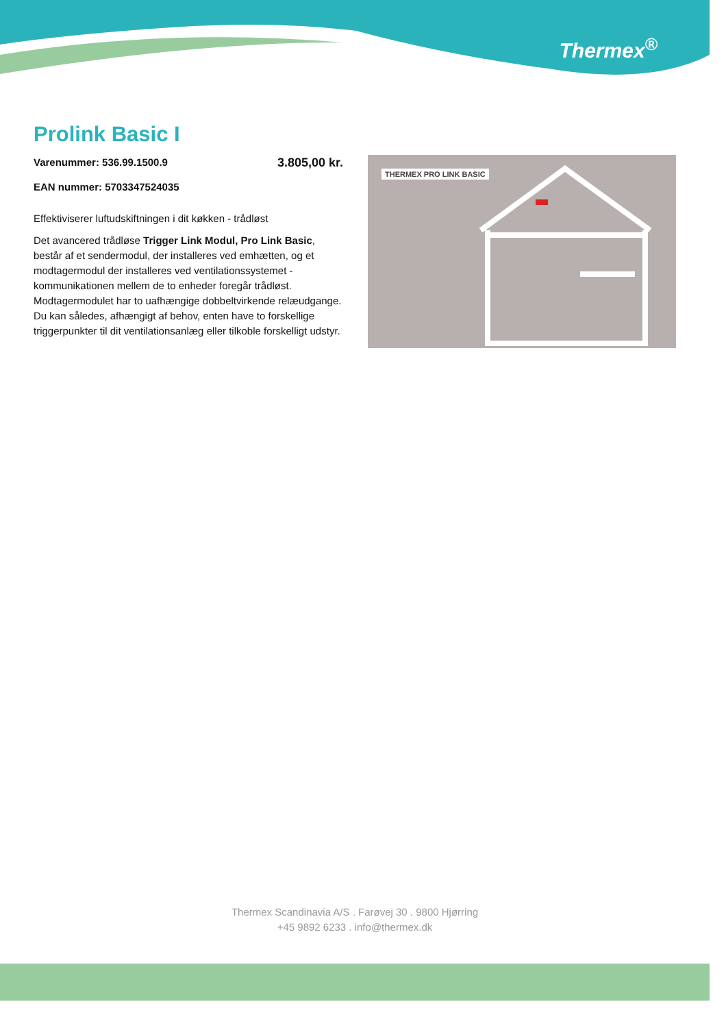Thermex<sup>®</sup>
Prolink Basic I
Varenummer: 536.99.1500.9 3.805,00 kr.
EAN nummer: 5703347524035
Effektiviserer luftudskiftningen i dit køkken - trådløst
Det avancered trådløse Trigger Link Modul, Pro Link Basic, består af et sendermodul, der installeres ved emhætten, og et modtagermodul der installeres ved ventilationssystemet - kommunikationen mellem de to enheder foregår trådløst. Modtagermodulet har to uafhængige dobbeltvirkende relæudgange. Du kan således, afhængigt af behov, enten have to forskellige triggerpunkter til dit ventilationsanlæg eller tilkoble forskelligt udstyr.
THERMEX PRO LINK BASIC
Thermex Scandinavia A/S . Farøvej 30 . 9800 Hjørring
+45 9892 6233 . info@thermex.dk